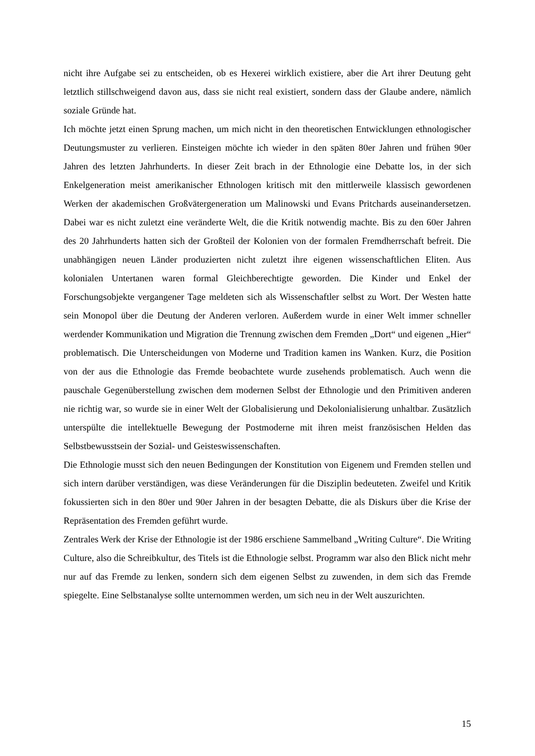nicht ihre Aufgabe sei zu entscheiden, ob es Hexerei wirklich existiere, aber die Art ihrer Deutung geht letztlich stillschweigend davon aus, dass sie nicht real existiert, sondern dass der Glaube andere, nämlich soziale Gründe hat.
Ich möchte jetzt einen Sprung machen, um mich nicht in den theoretischen Entwicklungen ethnologischer Deutungsmuster zu verlieren. Einsteigen möchte ich wieder in den späten 80er Jahren und frühen 90er Jahren des letzten Jahrhunderts. In dieser Zeit brach in der Ethnologie eine Debatte los, in der sich Enkelgeneration meist amerikanischer Ethnologen kritisch mit den mittlerweile klassisch gewordenen Werken der akademischen Großvätergeneration um Malinowski und Evans Pritchards auseinandersetzen. Dabei war es nicht zuletzt eine veränderte Welt, die die Kritik notwendig machte. Bis zu den 60er Jahren des 20 Jahrhunderts hatten sich der Großteil der Kolonien von der formalen Fremdherrschaft befreit. Die unabhängigen neuen Länder produzierten nicht zuletzt ihre eigenen wissenschaftlichen Eliten. Aus kolonialen Untertanen waren formal Gleichberechtigte geworden. Die Kinder und Enkel der Forschungsobjekte vergangener Tage meldeten sich als Wissenschaftler selbst zu Wort. Der Westen hatte sein Monopol über die Deutung der Anderen verloren. Außerdem wurde in einer Welt immer schneller werdender Kommunikation und Migration die Trennung zwischen dem Fremden „Dort“ und eigenen „Hier“ problematisch. Die Unterscheidungen von Moderne und Tradition kamen ins Wanken. Kurz, die Position von der aus die Ethnologie das Fremde beobachtete wurde zusehends problematisch. Auch wenn die pauschale Gegenüberstellung zwischen dem modernen Selbst der Ethnologie und den Primitiven anderen nie richtig war, so wurde sie in einer Welt der Globalisierung und Dekolonialisierung unhaltbar. Zusätzlich unterspülte die intellektuelle Bewegung der Postmoderne mit ihren meist französischen Helden das Selbstbewusstsein der Sozial- und Geisteswissenschaften.
Die Ethnologie musst sich den neuen Bedingungen der Konstitution von Eigenem und Fremden stellen und sich intern darüber verständigen, was diese Veränderungen für die Disziplin bedeuteten. Zweifel und Kritik fokussierten sich in den 80er und 90er Jahren in der besagten Debatte, die als Diskurs über die Krise der Repräsentation des Fremden geführt wurde.
Zentrales Werk der Krise der Ethnologie ist der 1986 erschiene Sammelband „Writing Culture“. Die Writing Culture, also die Schreibkultur, des Titels ist die Ethnologie selbst. Programm war also den Blick nicht mehr nur auf das Fremde zu lenken, sondern sich dem eigenen Selbst zu zuwenden, in dem sich das Fremde spiegelte. Eine Selbstanalyse sollte unternommen werden, um sich neu in der Welt auszurichten.
15